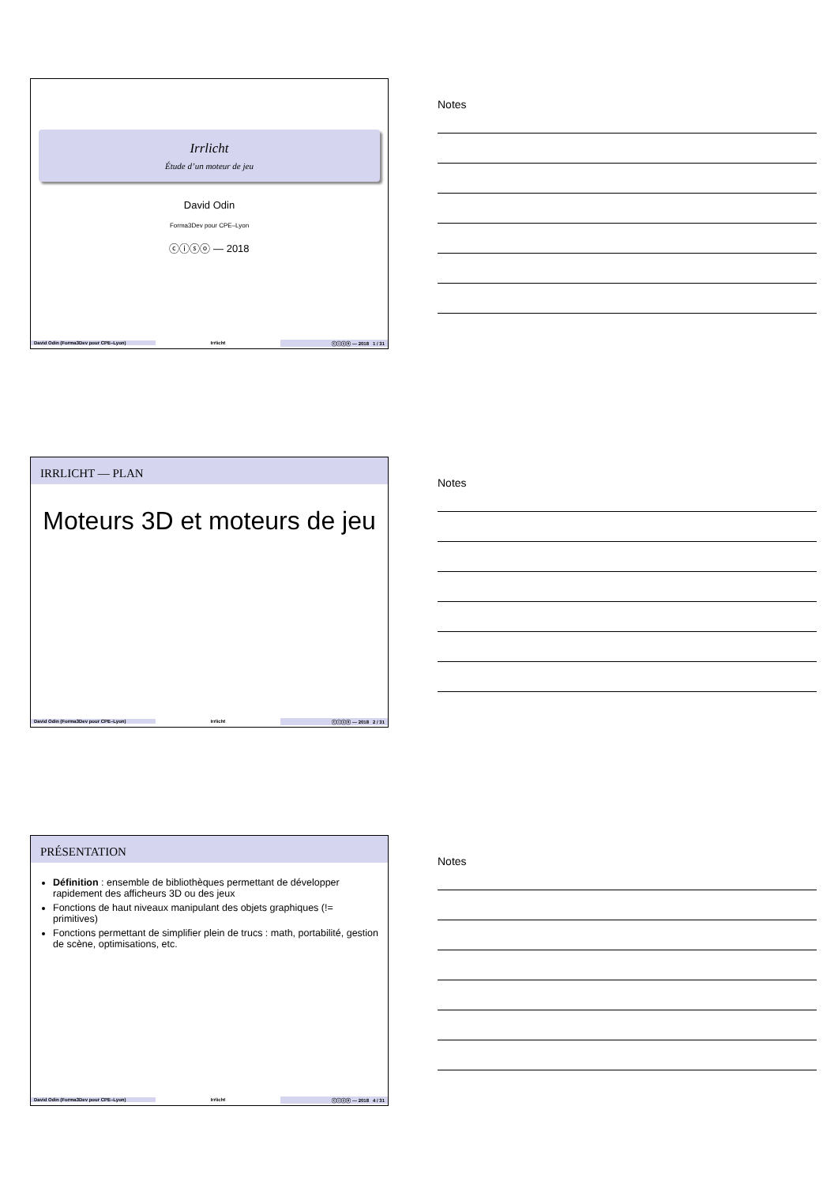Irrlicht
Étude d’un moteur de jeu
David Odin
Forma3Dev pour CPE–Lyon
ⓒⓘⓢⓞ — 2018
David Odin (Forma3Dev pour CPE–Lyon) Irrlicht ⓒⓘⓢⓞ — 2018 1 / 31
Notes
IRRLICHT — PLAN
Moteurs 3D et moteurs de jeu
David Odin (Forma3Dev pour CPE–Lyon) Irrlicht ⓒⓘⓢⓞ — 2018 2 / 31
Notes
PRÉSENTATION
Définition : ensemble de bibliothèques permettant de développer rapidement des afficheurs 3D ou des jeux
Fonctions de haut niveaux manipulant des objets graphiques (!= primitives)
Fonctions permettant de simplifier plein de trucs : math, portabilité, gestion de scène, optimisations, etc.
David Odin (Forma3Dev pour CPE–Lyon) Irrlicht ⓒⓘⓢⓞ — 2018 4 / 31
Notes